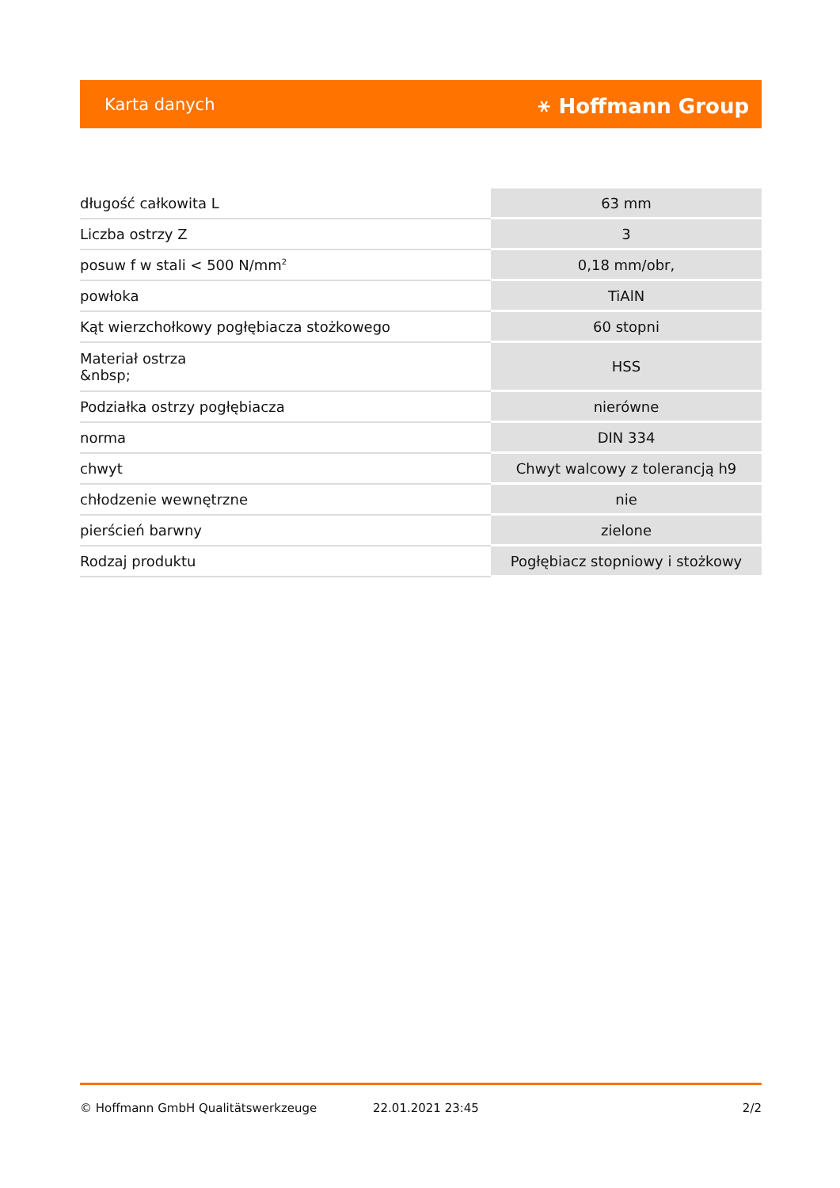Karta danych ⚹ Hoffmann Group
| długość całkowita L | 63 mm |
| Liczba ostrzy Z | 3 |
| posuw f w stali < 500 N/mm<sup>2</sup> | 0,18 mm/obr, |
| powłoka | TiAlN |
| Kąt wierzchołkowy pogłębiacza stożkowego | 60 stopni |
| Materiał ostrza &nbsp; | HSS |
| Podziałka ostrzy pogłębiacza | nierówne |
| norma | DIN 334 |
| chwyt | Chwyt walcowy z tolerancją h9 |
| chłodzenie wewnętrzne | nie |
| pierścień barwny | zielone |
| Rodzaj produktu | Pogłębiacz stopniowy i stożkowy |
© Hoffmann GmbH Qualitätswerkzeuge 22.01.2021 23:45 2/2